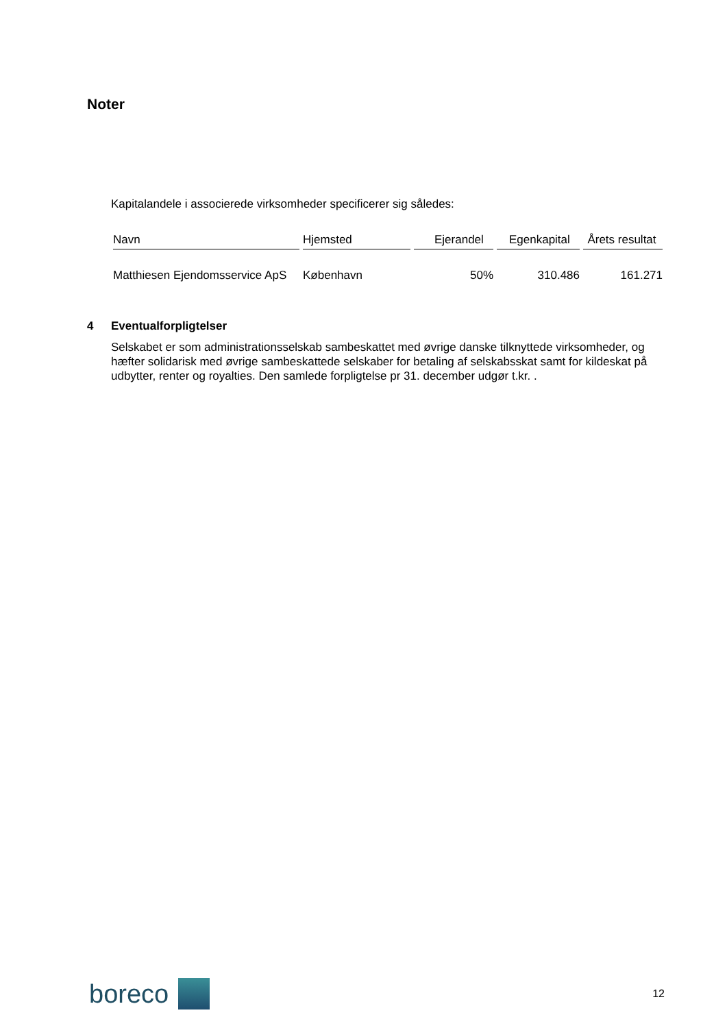Noter
Kapitalandele i associerede virksomheder specificerer sig således:
| Navn | Hjemsted | Ejerandel | Egenkapital | Årets resultat |
| --- | --- | --- | --- | --- |
| Matthiesen Ejendomsservice ApS | København | 50% | 310.486 | 161.271 |
4 Eventualforpligtelser
Selskabet er som administrationsselskab sambeskattet med øvrige danske tilknyttede virksomheder, og hæfter solidarisk med øvrige sambeskattede selskaber for betaling af selskabsskat samt for kildeskat på udbytter, renter og royalties. Den samlede forpligtelse pr 31. december udgør t.kr. .
boreco
12